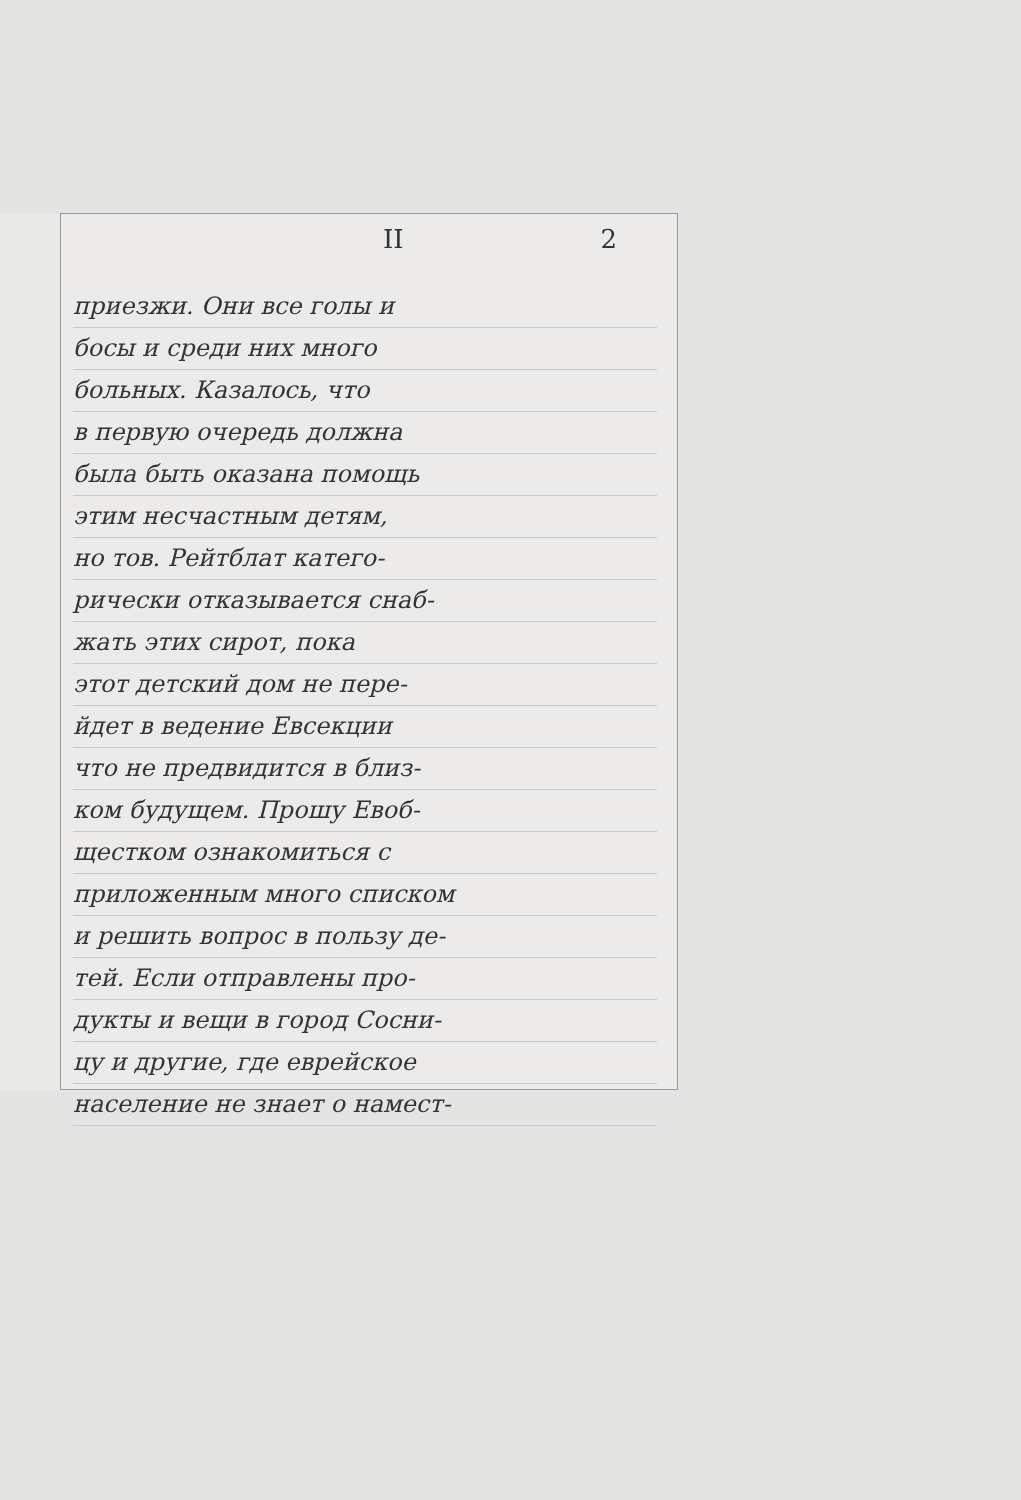II 2
приезжи. Они все голы и
босы и среди них много
больных. Казалось, что
в первую очередь должна
была быть оказана помощь
этим несчастным детям,
но тов. Рейтблат катего-
рически отказывается снаб-
жать этих сирот, пока
этот детский дом не пере-
йдет в ведение Евсекции
что не предвидится в близ-
ком будущем. Прошу Евоб-
щестком ознакомиться с
приложенным много списком
и решить вопрос в пользу де-
тей. Если отправлены про-
дукты и вещи в город Сосни-
цу и другие, где еврейское
население не знает о намест-